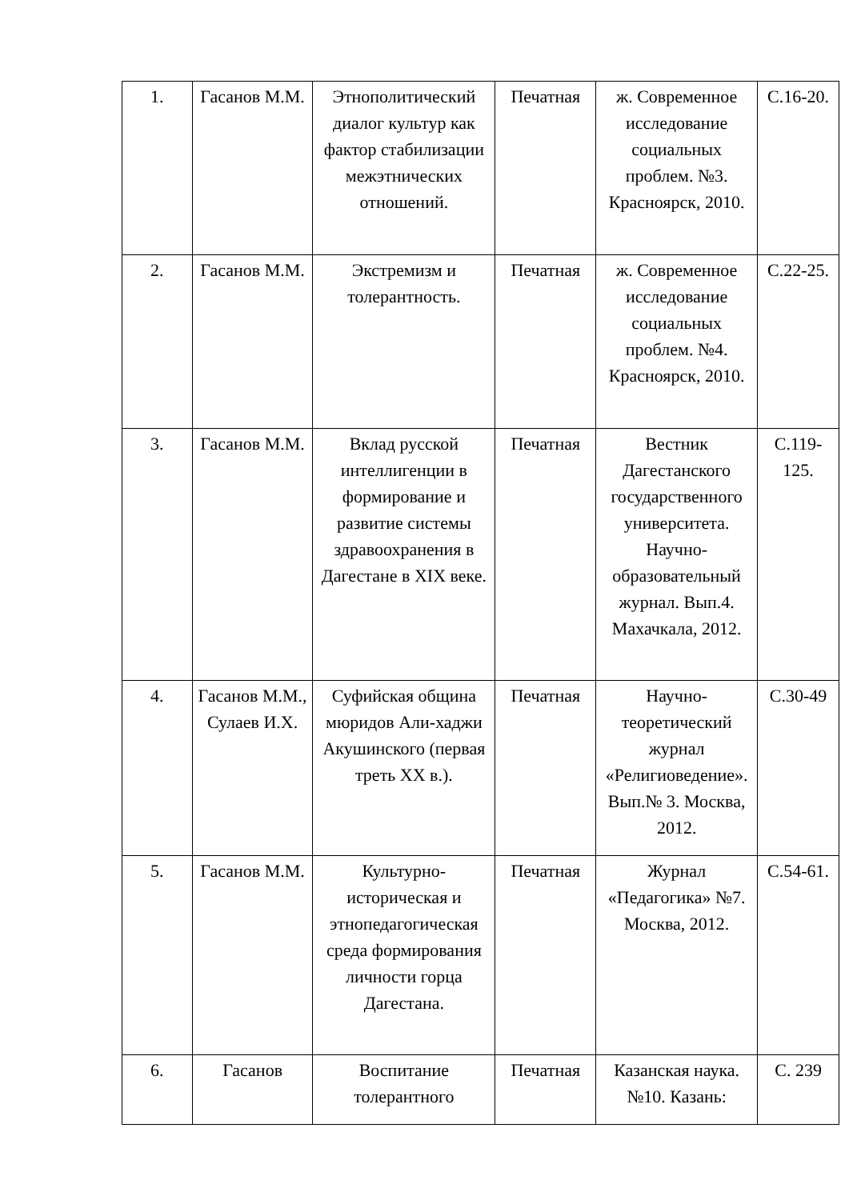| 1. | Гасанов М.М. | Этнополитический диалог культур как фактор стабилизации межэтнических отношений. | Печатная | ж. Современное исследование социальных проблем. №3. Красноярск, 2010. | С.16-20. |
| 2. | Гасанов М.М. | Экстремизм и толерантность. | Печатная | ж. Современное исследование социальных проблем. №4. Красноярск, 2010. | С.22-25. |
| 3. | Гасанов М.М. | Вклад русской интеллигенции в формирование и развитие системы здравоохранения в Дагестане в XIX веке. | Печатная | Вестник Дагестанского государственного университета. Научно-образовательный журнал. Вып.4. Махачкала, 2012. | С.119-125. |
| 4. | Гасанов М.М., Сулаев И.Х. | Суфийская община мюридов Али-хаджи Акушинского (первая треть XX в.). | Печатная | Научно-теоретический журнал «Религиоведение». Вып.№ 3. Москва, 2012. | С.30-49 |
| 5. | Гасанов М.М. | Культурно-историческая и этнопедагогическая среда формирования личности горца Дагестана. | Печатная | Журнал «Педагогика» №7. Москва, 2012. | С.54-61. |
| 6. | Гасанов | Воспитание толерантного | Печатная | Казанская наука. №10. Казань: | С. 239 |